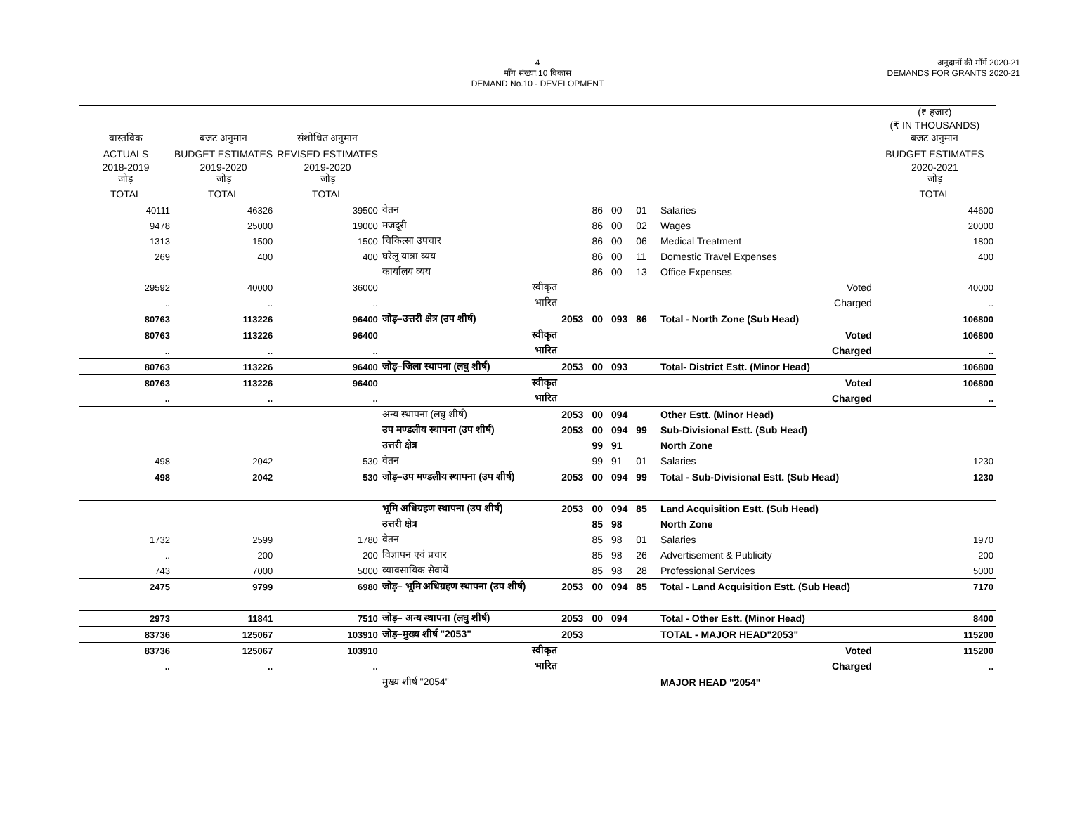4
माँग संख्या.10 विकास
DEMAND No.10 - DEVELOPMENT
अनुदानों की माँगें 2020-21
DEMANDS FOR GRANTS 2020-21
| | | | | | | | | | (₹ हजार) (₹ IN THOUSANDS) |
| वास्तविक | बजट अनुमान | संशोधित अनुमान | | | | | | | बजट अनुमान |
| ACTUALS | BUDGET ESTIMATES | REVISED ESTIMATES | | | | | | | BUDGET ESTIMATES |
| 2018-2019 जोड़ | 2019-2020 जोड़ | 2019-2020 जोड़ | | | | | | | 2020-2021 जोड़ |
| TOTAL | TOTAL | TOTAL | | | | | | | TOTAL |
| 40111 | 46326 | 39500 | वेतन | | 86 | 00 | 01 | Salaries | 44600 |
| 9478 | 25000 | 19000 | मजदूरी | | 86 | 00 | 02 | Wages | 20000 |
| 1313 | 1500 | 1500 | चिकित्सा उपचार | | 86 | 00 | 06 | Medical Treatment | 1800 |
| 269 | 400 | 400 | घरेलू यात्रा व्यय | | 86 | 00 | 11 | Domestic Travel Expenses | 400 |
| | | | कार्यालय व्यय | | 86 | 00 | 13 | Office Expenses | |
| 29592 | 40000 | 36000 | स्वीकृत | | | | | Voted | 40000 |
| .. | .. | .. | भारित | | | | | Charged | .. |
| 80763 | 113226 | 96400 | जोड़–उत्तरी क्षेत्र (उप शीर्ष) | 2053 | 00 | 093 | 86 | Total - North Zone (Sub Head) | 106800 |
| 80763 | 113226 | 96400 | स्वीकृत | | | | | Voted | 106800 |
| .. | .. | .. | भारित | | | | | Charged | .. |
| 80763 | 113226 | 96400 | जोड़–जिला स्थापना (लघु शीर्ष) | 2053 | 00 | 093 | | Total- District Estt. (Minor Head) | 106800 |
| 80763 | 113226 | 96400 | स्वीकृत | | | | | Voted | 106800 |
| .. | .. | .. | भारित | | | | | Charged | .. |
| | | | अन्य स्थापना (लघु शीर्ष) | 2053 | 00 | 094 | | Other Estt. (Minor Head) | |
| | | | उप मण्डलीय स्थापना (उप शीर्ष) | 2053 | 00 | 094 | 99 | Sub-Divisional Estt. (Sub Head) | |
| | | | उत्तरी क्षेत्र | | 99 | 91 | | North Zone | |
| 498 | 2042 | 530 | वेतन | | 99 | 91 | 01 | Salaries | 1230 |
| 498 | 2042 | 530 | जोड़–उप मण्डलीय स्थापना (उप शीर्ष) | 2053 | 00 | 094 | 99 | Total - Sub-Divisional Estt. (Sub Head) | 1230 |
| | | | भूमि अधिग्रहण स्थापना (उप शीर्ष) | 2053 | 00 | 094 | 85 | Land Acquisition Estt. (Sub Head) | |
| | | | उत्तरी क्षेत्र | | 85 | 98 | | North Zone | |
| 1732 | 2599 | 1780 | वेतन | | 85 | 98 | 01 | Salaries | 1970 |
| .. | 200 | 200 | विज्ञापन एवं प्रचार | | 85 | 98 | 26 | Advertisement & Publicity | 200 |
| 743 | 7000 | 5000 | व्यावसायिक सेवायें | | 85 | 98 | 28 | Professional Services | 5000 |
| 2475 | 9799 | 6980 | जोड़– भूमि अधिग्रहण स्थापना (उप शीर्ष) | 2053 | 00 | 094 | 85 | Total - Land Acquisition Estt. (Sub Head) | 7170 |
| 2973 | 11841 | 7510 | जोड़– अन्य स्थापना (लघु शीर्ष) | 2053 | 00 | 094 | | Total - Other Estt. (Minor Head) | 8400 |
| 83736 | 125067 | 103910 | जोड़–मुख्य शीर्ष "2053" | 2053 | | | | TOTAL - MAJOR HEAD"2053" | 115200 |
| 83736 | 125067 | 103910 | स्वीकृत | | | | | Voted | 115200 |
| .. | .. | .. | भारित | | | | | Charged | .. |
| | | | मुख्य शीर्ष "2054" | | | | | MAJOR HEAD "2054" | |